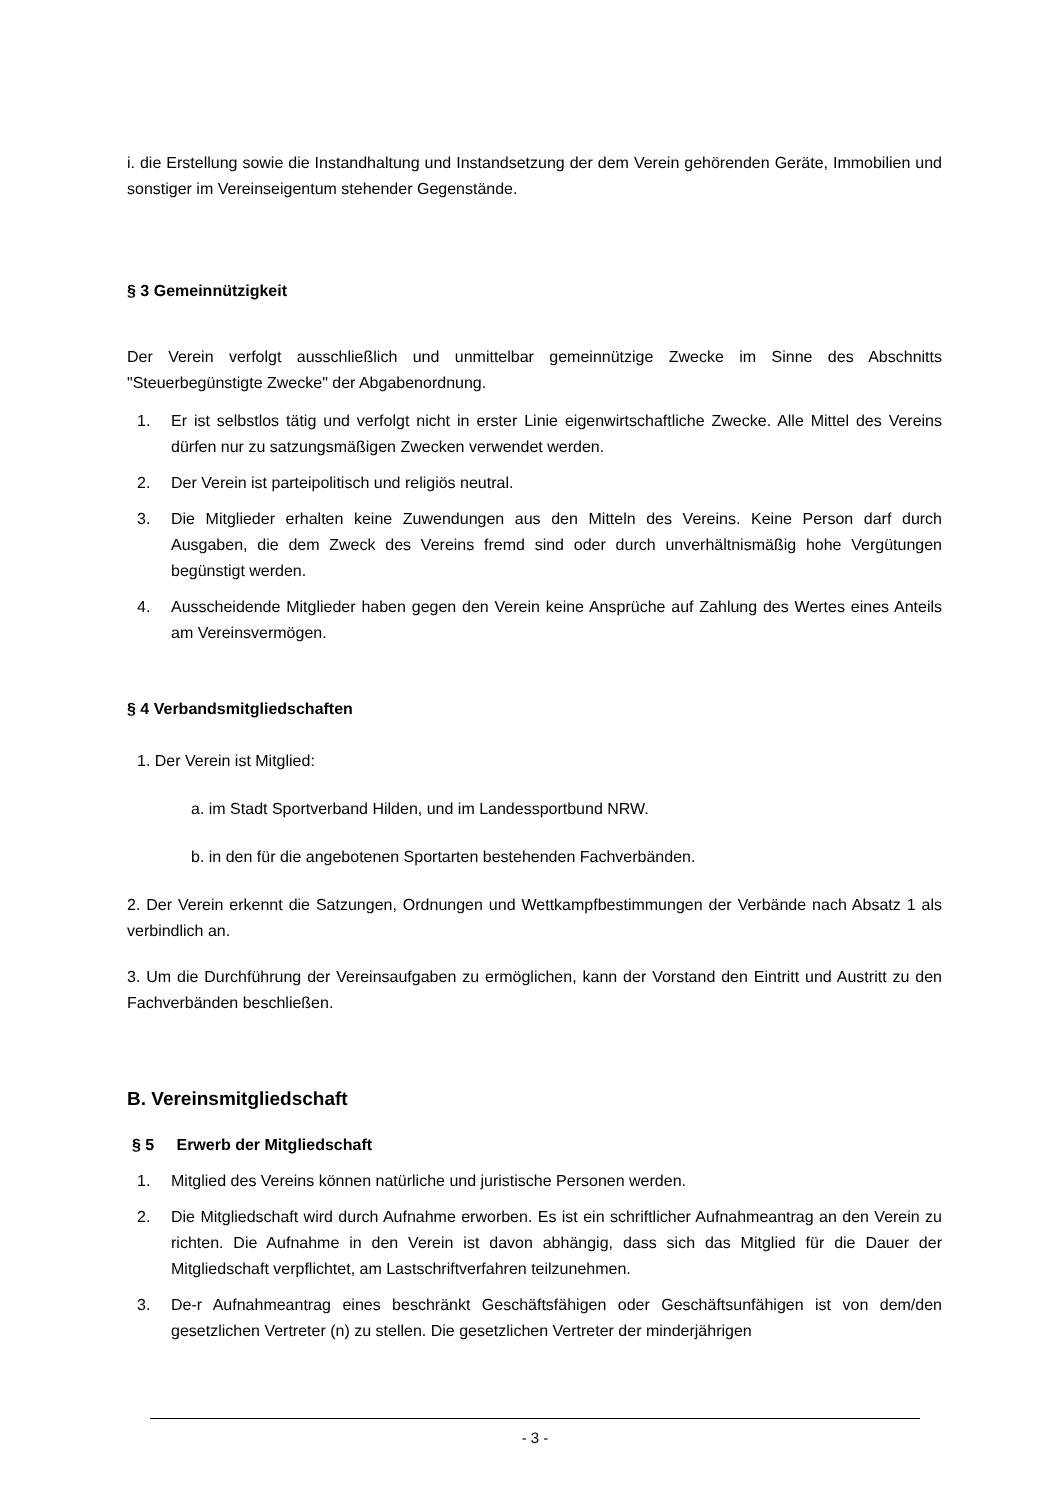i. die Erstellung sowie die Instandhaltung und Instandsetzung der dem Verein gehörenden Geräte, Immobilien und sonstiger im Vereinseigentum stehender Gegenstände.
§ 3 Gemeinnützigkeit
Der Verein verfolgt ausschließlich und unmittelbar gemeinnützige Zwecke im Sinne des Abschnitts "Steuerbegünstigte Zwecke" der Abgabenordnung.
1. Er ist selbstlos tätig und verfolgt nicht in erster Linie eigenwirtschaftliche Zwecke. Alle Mittel des Vereins dürfen nur zu satzungsmäßigen Zwecken verwendet werden.
2. Der Verein ist parteipolitisch und religiös neutral.
3. Die Mitglieder erhalten keine Zuwendungen aus den Mitteln des Vereins. Keine Person darf durch Ausgaben, die dem Zweck des Vereins fremd sind oder durch unverhältnismäßig hohe Vergütungen begünstigt werden.
4. Ausscheidende Mitglieder haben gegen den Verein keine Ansprüche auf Zahlung des Wertes eines Anteils am Vereinsvermögen.
§ 4 Verbandsmitgliedschaften
1. Der Verein ist Mitglied:
a. im Stadt Sportverband Hilden, und im Landessportbund NRW.
b. in den für die angebotenen Sportarten bestehenden Fachverbänden.
2. Der Verein erkennt die Satzungen, Ordnungen und Wettkampfbestimmungen der Verbände nach Absatz 1 als verbindlich an.
3. Um die Durchführung der Vereinsaufgaben zu ermöglichen, kann der Vorstand den Eintritt und Austritt zu den Fachverbänden beschließen.
B. Vereinsmitgliedschaft
§ 5 Erwerb der Mitgliedschaft
1. Mitglied des Vereins können natürliche und juristische Personen werden.
2. Die Mitgliedschaft wird durch Aufnahme erworben. Es ist ein schriftlicher Aufnahmeantrag an den Verein zu richten. Die Aufnahme in den Verein ist davon abhängig, dass sich das Mitglied für die Dauer der Mitgliedschaft verpflichtet, am Lastschriftverfahren teilzunehmen.
3. De-r Aufnahmeantrag eines beschränkt Geschäftsfähigen oder Geschäftsunfähigen ist von dem/den gesetzlichen Vertreter (n) zu stellen. Die gesetzlichen Vertreter der minderjährigen
- 3 -